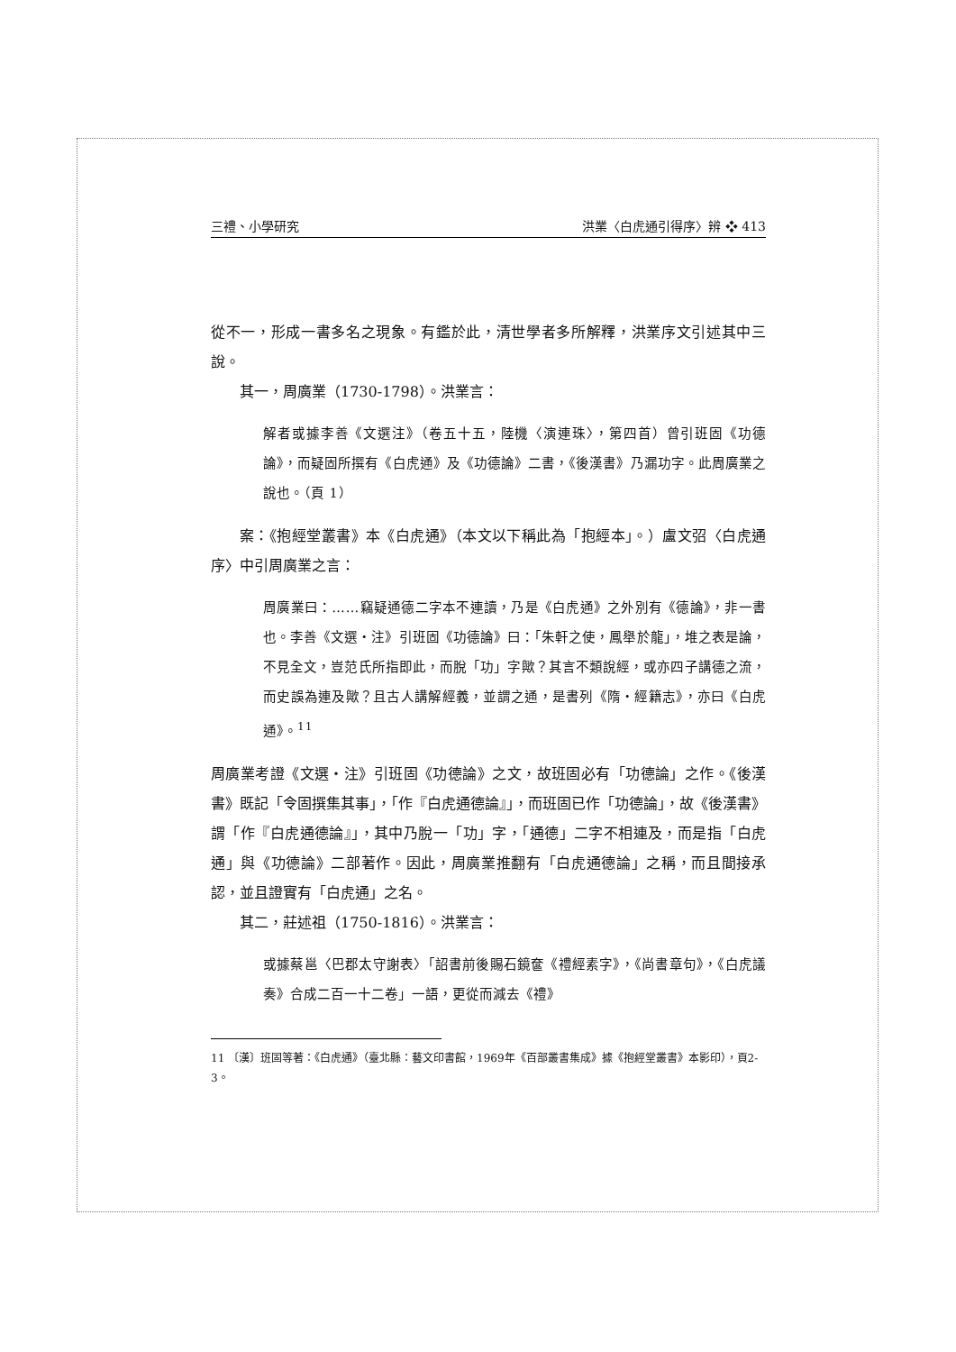三禮、小學研究 洪業〈白虎通引得序〉辨 ❖ 413
從不一，形成一書多名之現象。有鑑於此，清世學者多所解釋，洪業序文引述其中三說。
其一，周廣業（1730-1798）。洪業言：
解者或據李善《文選注》（卷五十五，陸機〈演連珠〉，第四首）曾引班固《功德論》，而疑固所撰有《白虎通》及《功德論》二書，《後漢書》乃漏功字。此周廣業之說也。（頁 1）
案：《抱經堂叢書》本《白虎通》（本文以下稱此為「抱經本」。）盧文弨〈白虎通序〉中引周廣業之言：
周廣業曰：……竊疑通德二字本不連讀，乃是《白虎通》之外別有《德論》，非一書也。李善《文選・注》引班固《功德論》曰：「朱軒之使，鳳舉於龍」，堆之表是論，不見全文，豈范氏所指即此，而脫「功」字歟？其言不類說經，或亦四子講德之流，而史誤為連及歟？且古人講解經義，並謂之通，是書列《隋・經籍志》，亦曰《白虎通》。<sup>11</sup>
周廣業考證《文選・注》引班固《功德論》之文，故班固必有「功德論」之作。《後漢書》既記「令固撰集其事」，「作『白虎通德論』」，而班固已作「功德論」，故《後漢書》謂「作『白虎通德論』」，其中乃脫一「功」字，「通德」二字不相連及，而是指「白虎通」與《功德論》二部著作。因此，周廣業推翻有「白虎通德論」之稱，而且間接承認，並且證實有「白虎通」之名。
其二，莊述祖（1750-1816）。洪業言：
或據蔡邕〈巴郡太守謝表〉「詔書前後賜石鏡奩《禮經素字》，《尚書章句》，《白虎議奏》合成二百一十二卷」一語，更從而減去《禮》
11 〔漢〕班固等著：《白虎通》（臺北縣：藝文印書館，1969年《百部叢書集成》據《抱經堂叢書》本影印），頁2-3。